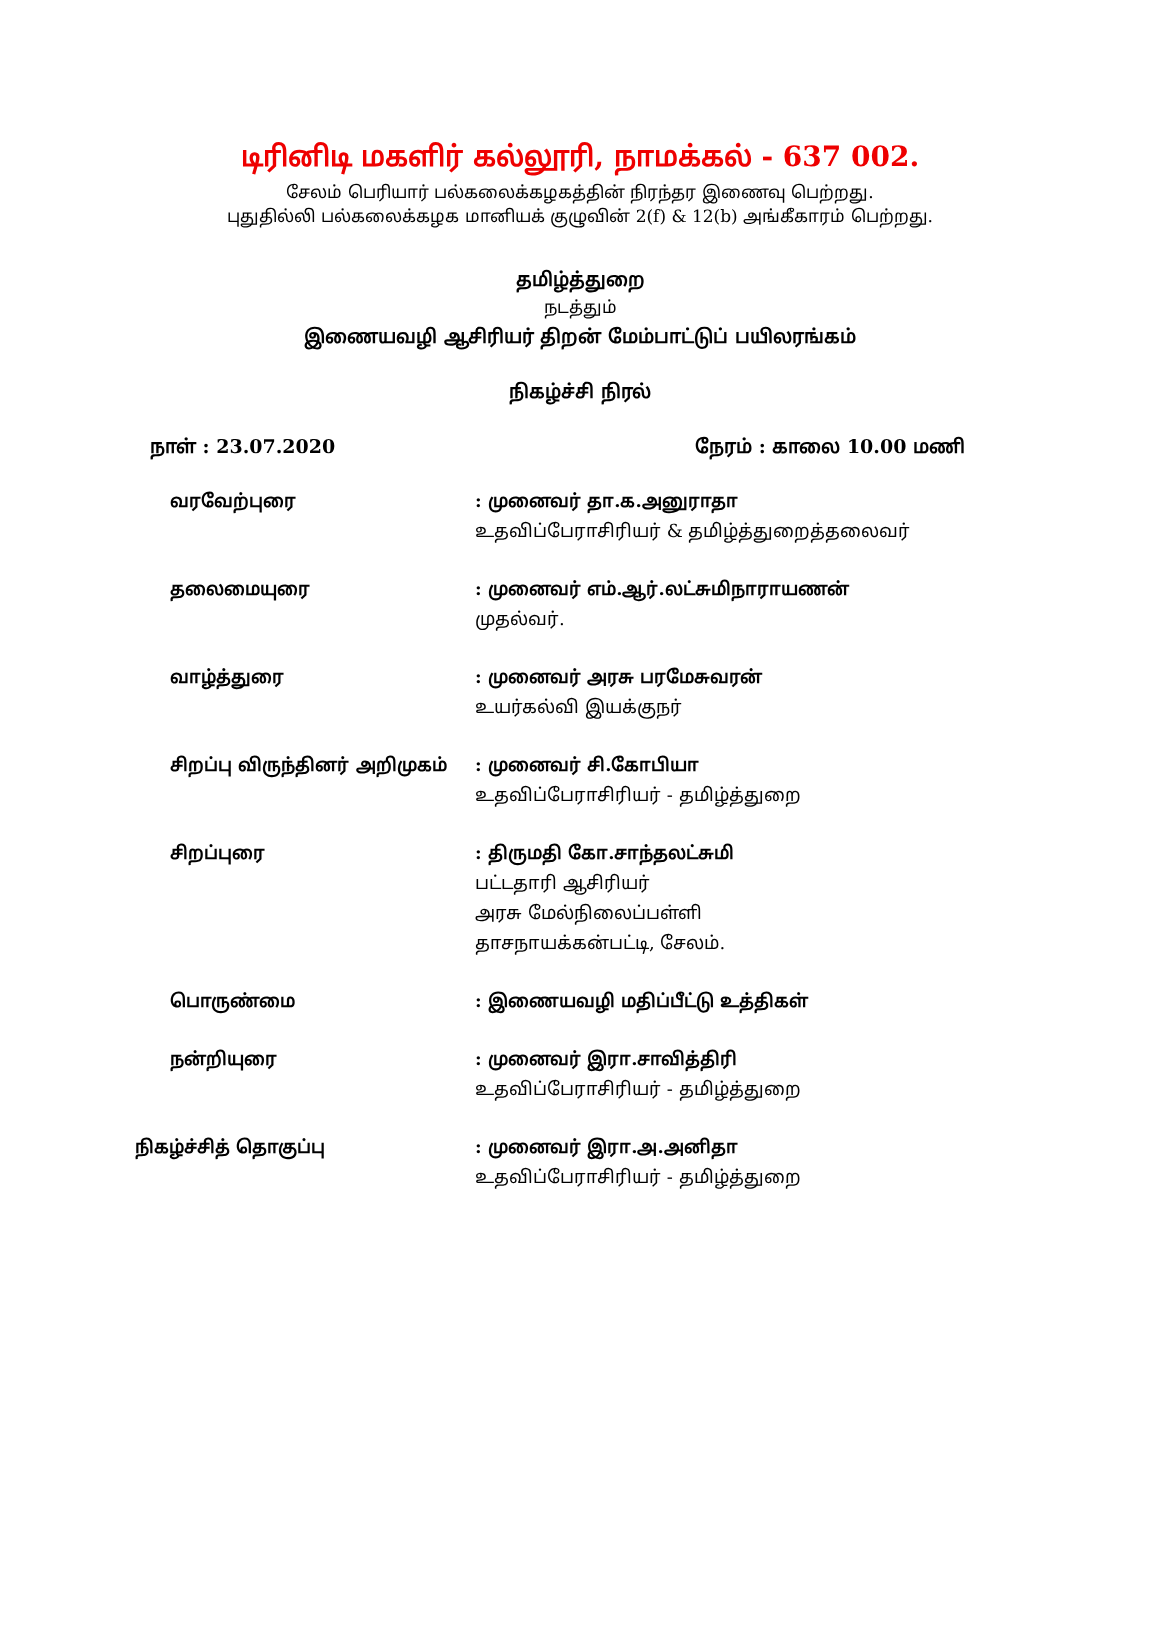டிரினிடி மகளிர் கல்லூரி, நாமக்கல் - 637 002.
சேலம் பெரியார் பல்கலைக்கழகத்தின் நிரந்தர இணைவு பெற்றது.
புதுதில்லி பல்கலைக்கழக மானியக் குழுவின் 2(f) & 12(b) அங்கீகாரம் பெற்றது.
தமிழ்த்துறை
நடத்தும்
இணையவழி ஆசிரியர் திறன் மேம்பாட்டுப் பயிலரங்கம்
நிகழ்ச்சி நிரல்
நாள் : 23.07.2020 நேரம் : காலை 10.00 மணி
வரவேற்புரை : முனைவர் தா.க.அனுராதா
உதவிப்பேராசிரியர் & தமிழ்த்துறைத்தலைவர்
தலைமையுரை : முனைவர் எம்.ஆர்.லட்சுமிநாராயணன்
முதல்வர்.
வாழ்த்துரை : முனைவர் அரசு பரமேசுவரன்
உயர்கல்வி இயக்குநர்
சிறப்பு விருந்தினர் அறிமுகம் : முனைவர் சி.கோபியா
உதவிப்பேராசிரியர் - தமிழ்த்துறை
சிறப்புரை : திருமதி கோ.சாந்தலட்சுமி
பட்டதாரி ஆசிரியர்
அரசு மேல்நிலைப்பள்ளி
தாசநாயக்கன்பட்டி, சேலம்.
பொருண்மை : இணையவழி மதிப்பீட்டு உத்திகள்
நன்றியுரை : முனைவர் இரா.சாவித்திரி
உதவிப்பேராசிரியர் - தமிழ்த்துறை
நிகழ்ச்சித் தொகுப்பு : முனைவர் இரா.அ.அனிதா
உதவிப்பேராசிரியர் - தமிழ்த்துறை